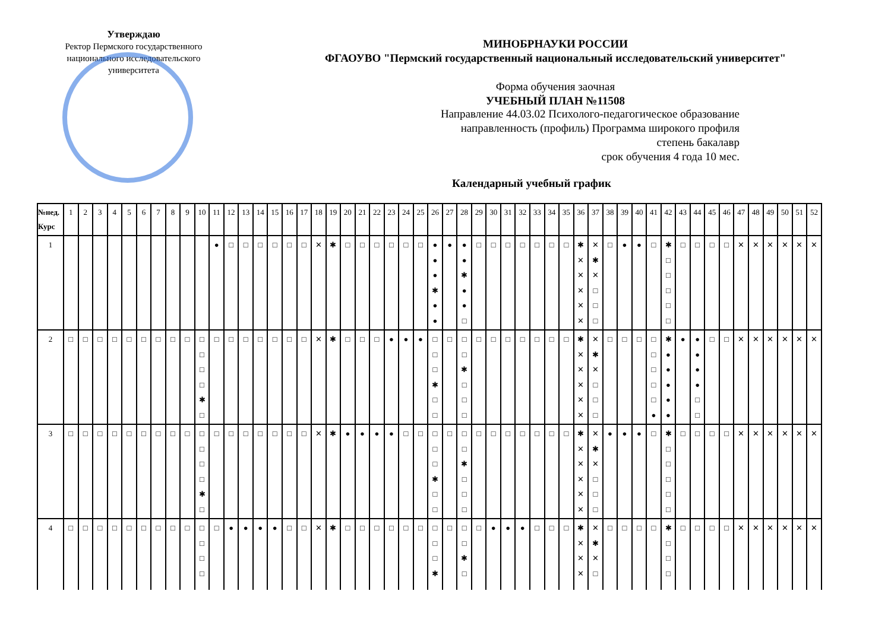Утверждаю
Ректор Пермского государственного национального исследовательского университета
МИНОБРНАУКИ РОССИИ
ФГАОУВО "Пермский государственный национальный исследовательский университет"
Форма обучения заочная
УЧЕБНЫЙ ПЛАН №11508
Направление 44.03.02 Психолого-педагогическое образование
направленность (профиль) Программа широкого профиля
степень бакалавр
срок обучения 4 года 10 мес.
Календарный учебный график
| №нед. Курс | 1 | 2 | 3 | 4 | 5 | 6 | 7 | 8 | 9 | 10 | 11 | 12 | 13 | 14 | 15 | 16 | 17 | 18 | 19 | 20 | 21 | 22 | 23 | 24 | 25 | 26 | 27 | 28 | 29 | 30 | 31 | 32 | 33 | 34 | 35 | 36 | 37 | 38 | 39 | 40 | 41 | 42 | 43 | 44 | 45 | 46 | 47 | 48 | 49 | 50 | 51 | 52 |
| --- | --- | --- | --- | --- | --- | --- | --- | --- | --- | --- | --- | --- | --- | --- | --- | --- | --- | --- | --- | --- | --- | --- | --- | --- | --- | --- | --- | --- | --- | --- | --- | --- | --- | --- | --- | --- | --- | --- | --- | --- | --- | --- | --- | --- | --- | --- | --- | --- | --- | --- | --- | --- |
| 1 | | | | | | | | | | | ● | □ | □ | □ | □ | □ | □ | ✕ | ✱ | □ | □ | □ | □ | □ | □ | ● ● ● ✱ ● ● | ● | ● ● ✱ ● ● □ | □ | □ | □ | □ | □ | □ | □ | ✱ ✕ ✕ ✕ ✕ ✕ | ✕ ✱ ✕ □ □ □ | □ | ● | ● | □ | ✱ □ □ □ □ □ | □ | □ | □ | □ | ✕ | ✕ | ✕ | ✕ | ✕ | ✕ |
| 2 | □ | □ | □ | □ | □ | □ | □ | □ | □ | □ □ □ □ ✱ □ | □ | □ | □ | □ | □ | □ | □ | ✕ | ✱ | □ | □ | □ | ● | ● | ● | □ □ □ ✱ □ □ | □ | □ □ ✱ □ □ □ | □ | □ | □ | □ | □ | □ | □ | ✱ ✕ ✕ ✕ ✕ ✕ | ✕ ✱ ✕ □ □ □ | □ | □ | □ | □ □ □ □ □ ● | ✱ ● ● ● ● ● | ● | ● ● ● ● □ □ | □ | □ | ✕ | ✕ | ✕ | ✕ | ✕ | ✕ |
| 3 | □ | □ | □ | □ | □ | □ | □ | □ | □ | □ □ □ □ ✱ □ | □ | □ | □ | □ | □ | □ | □ | ✕ | ✱ | ● | ● | ● | ● | □ | □ | □ □ □ ✱ □ □ | □ | □ □ ✱ □ □ □ | □ | □ | □ | □ | □ | □ | □ | ✱ ✕ ✕ ✕ ✕ ✕ | ✕ ✱ ✕ □ □ □ | ● | ● | ● | □ | ✱ □ □ □ □ □ | □ | □ | □ | □ | ✕ | ✕ | ✕ | ✕ | ✕ | ✕ |
| 4 | □ | □ | □ | □ | □ | □ | □ | □ | □ | □ □ □ □ | □ | ● | ● | ● | ● | □ | □ | ✕ | ✱ | □ | □ | □ | □ | □ | □ | □ □ □ ✱ | □ | □ □ ✱ □ | □ | ● | ● | ● | □ | □ | □ | ✱ ✕ ✕ ✕ | ✕ ✱ ✕ □ | □ | □ | □ | □ | ✱ □ □ □ | □ | □ | □ | □ | ✕ | ✕ | ✕ | ✕ | ✕ | ✕ |